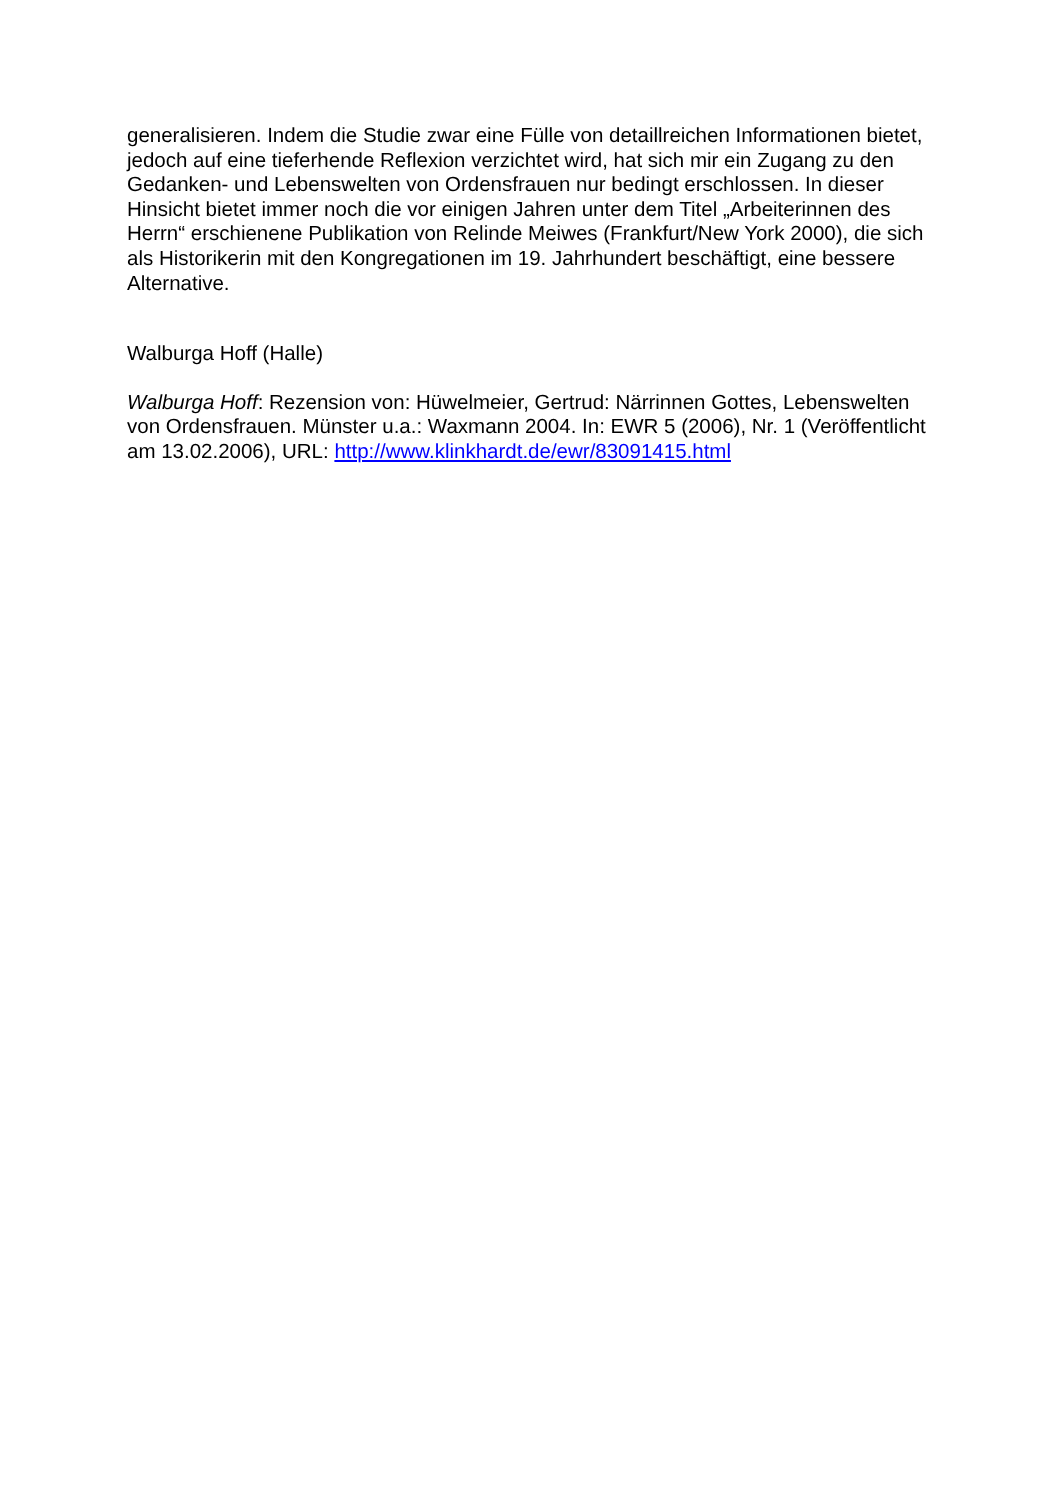generalisieren. Indem die Studie zwar eine Fülle von detaillreichen Informationen bietet, jedoch auf eine tieferhende Reflexion verzichtet wird, hat sich mir ein Zugang zu den Gedanken- und Lebenswelten von Ordensfrauen nur bedingt erschlossen. In dieser Hinsicht bietet immer noch die vor einigen Jahren unter dem Titel „Arbeiterinnen des Herrn“ erschienene Publikation von Relinde Meiwes (Frankfurt/New York 2000), die sich als Historikerin mit den Kongregationen im 19. Jahrhundert beschäftigt, eine bessere Alternative.
Walburga Hoff (Halle)
Walburga Hoff: Rezension von: Hüwelmeier, Gertrud: Närrinnen Gottes, Lebenswelten von Ordensfrauen. Münster u.a.: Waxmann 2004. In: EWR 5 (2006), Nr. 1 (Veröffentlicht am 13.02.2006), URL: http://www.klinkhardt.de/ewr/83091415.html